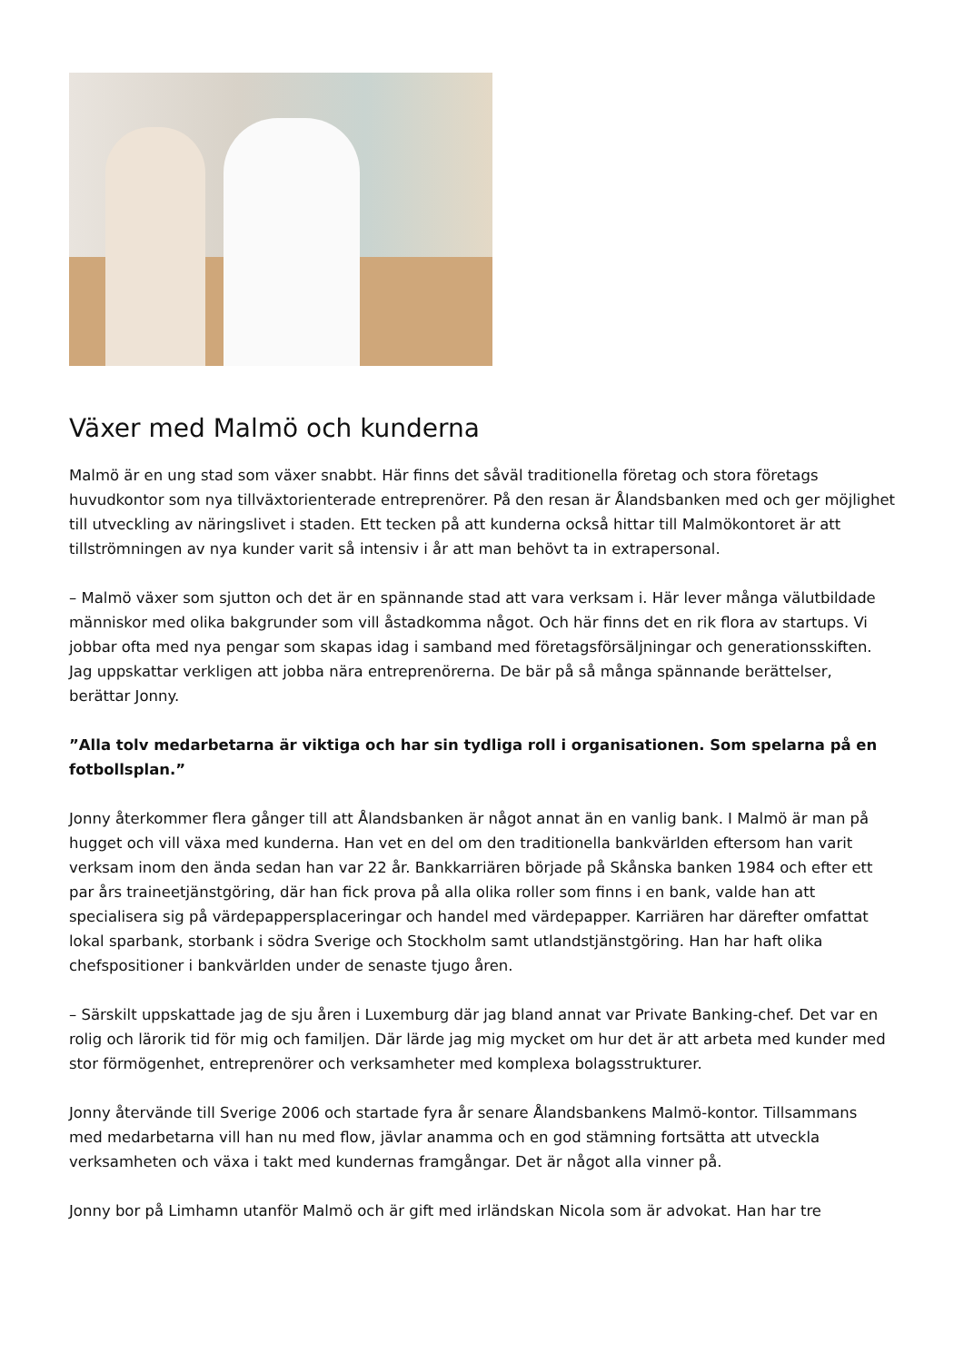Växer med Malmö och kunderna
Malmö är en ung stad som växer snabbt. Här finns det såväl traditionella företag och stora företags huvudkontor som nya tillväxtorienterade entreprenörer. På den resan är Ålandsbanken med och ger möjlighet till utveckling av näringslivet i staden. Ett tecken på att kunderna också hittar till Malmökontoret är att tillströmningen av nya kunder varit så intensiv i år att man behövt ta in extrapersonal.
– Malmö växer som sjutton och det är en spännande stad att vara verksam i. Här lever många välutbildade människor med olika bakgrunder som vill åstadkomma något. Och här finns det en rik flora av startups. Vi jobbar ofta med nya pengar som skapas idag i samband med företagsförsäljningar och generationsskiften. Jag uppskattar verkligen att jobba nära entreprenörerna. De bär på så många spännande berättelser, berättar Jonny.
”Alla tolv medarbetarna är viktiga och har sin tydliga roll i organisationen. Som spelarna på en fotbollsplan.”
Jonny återkommer flera gånger till att Ålandsbanken är något annat än en vanlig bank. I Malmö är man på hugget och vill växa med kunderna. Han vet en del om den traditionella bankvärlden eftersom han varit verksam inom den ända sedan han var 22 år. Bankkarriären började på Skånska banken 1984 och efter ett par års traineetjänstgöring, där han fick prova på alla olika roller som finns i en bank, valde han att specialisera sig på värdepappersplaceringar och handel med värdepapper. Karriären har därefter omfattat lokal sparbank, storbank i södra Sverige och Stockholm samt utlandstjänstgöring. Han har haft olika chefspositioner i bankvärlden under de senaste tjugo åren.
– Särskilt uppskattade jag de sju åren i Luxemburg där jag bland annat var Private Banking-chef. Det var en rolig och lärorik tid för mig och familjen. Där lärde jag mig mycket om hur det är att arbeta med kunder med stor förmögenhet, entreprenörer och verksamheter med komplexa bolagsstrukturer.
Jonny återvände till Sverige 2006 och startade fyra år senare Ålandsbankens Malmö-kontor. Tillsammans med medarbetarna vill han nu med flow, jävlar anamma och en god stämning fortsätta att utveckla verksamheten och växa i takt med kundernas framgångar. Det är något alla vinner på.
Jonny bor på Limhamn utanför Malmö och är gift med irländskan Nicola som är advokat. Han har tre